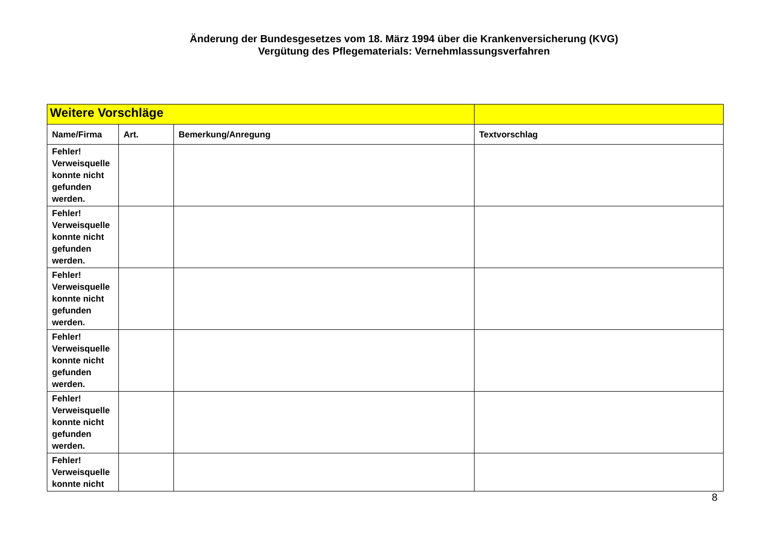Änderung der Bundesgesetzes vom 18. März 1994 über die Krankenversicherung (KVG)
Vergütung des Pflegematerials: Vernehmlassungsverfahren
| Weitere Vorschläge | | | |
| Name/Firma | Art. | Bemerkung/Anregung | Textvorschlag |
| Fehler! Verweisquelle konnte nicht gefunden werden. | | | |
| Fehler! Verweisquelle konnte nicht gefunden werden. | | | |
| Fehler! Verweisquelle konnte nicht gefunden werden. | | | |
| Fehler! Verweisquelle konnte nicht gefunden werden. | | | |
| Fehler! Verweisquelle konnte nicht gefunden werden. | | | |
| Fehler! Verweisquelle konnte nicht | | | |
8